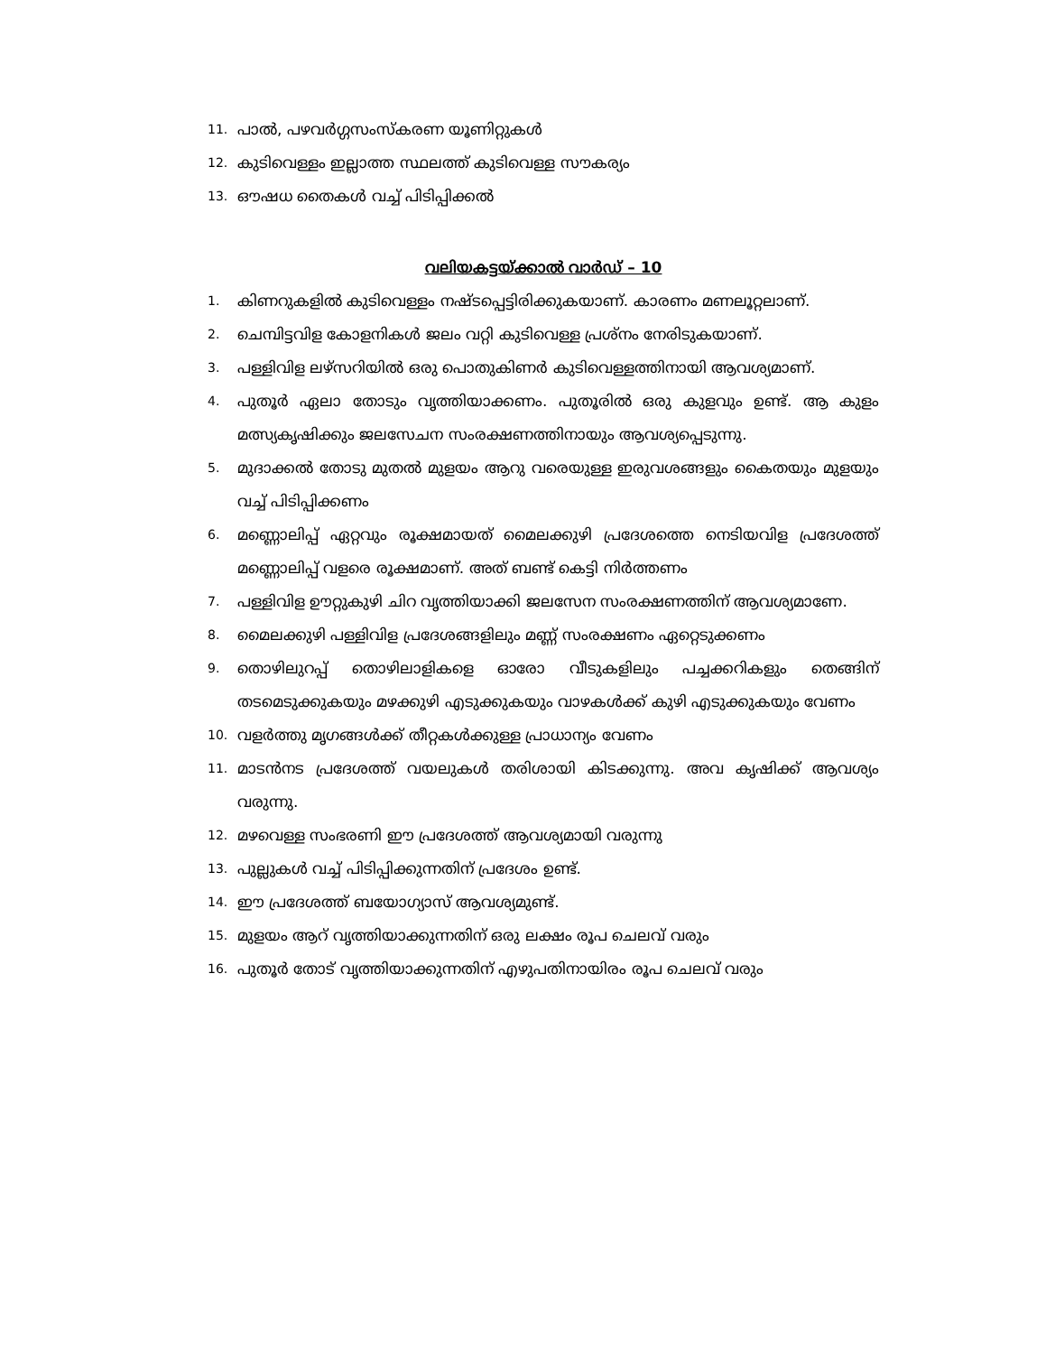11. പാൽ, പഴവർഗ്ഗസംസ്കരണ യൂണിറ്റുകൾ
12. കുടിവെള്ളം ഇല്ലാത്ത സ്ഥലത്ത് കുടിവെള്ള സൗകര്യം
13. ഔഷധ തൈകൾ വച്ച് പിടിപ്പിക്കൽ
വലിയകട്ടയ്ക്കാൽ വാർഡ് – 10
1. കിണറുകളിൽ കുടിവെള്ളം നഷ്ടപ്പെട്ടിരിക്കുകയാണ്. കാരണം മണലൂറ്റലാണ്.
2. ചെമ്പിട്ടവിള കോളനികൾ ജലം വറ്റി കുടിവെള്ള പ്രശ്നം നേരിടുകയാണ്.
3. പള്ളിവിള ലഴ്സറിയിൽ ഒരു പൊതുകിണർ കുടിവെള്ളത്തിനായി ആവശ്യമാണ്.
4. പുതൂർ ഏലാ തോടും വൃത്തിയാക്കണം. പുതൂരിൽ ഒരു കുളവും ഉണ്ട്. ആ കുളം മത്സ്യകൃഷിക്കും ജലസേചന സംരക്ഷണത്തിനായും ആവശ്യപ്പെടുന്നു.
5. മുദാക്കൽ തോടു മുതൽ മുളയം ആറു വരെയുള്ള ഇരുവശങ്ങളും കൈതയും മുളയും വച്ച് പിടിപ്പിക്കണം
6. മണ്ണൊലിപ്പ് ഏറ്റവും രൂക്ഷമായത് മൈലക്കുഴി പ്രദേശത്തെ നെടിയവിള പ്രദേശത്ത് മണ്ണൊലിപ്പ് വളരെ രൂക്ഷമാണ്. അത് ബണ്ട് കെട്ടി നിർത്തണം
7. പള്ളിവിള ഊറ്റുകുഴി ചിറ വൃത്തിയാക്കി ജലസേന സംരക്ഷണത്തിന് ആവശ്യമാണേ.
8. മൈലക്കുഴി പള്ളിവിള പ്രദേശങ്ങളിലും മണ്ണ് സംരക്ഷണം ഏറ്റെടുക്കണം
9. തൊഴിലുറപ്പ് തൊഴിലാളികളെ ഓരോ വീടുകളിലും പച്ചക്കറികളും തെങ്ങിന് തടമെടുക്കുകയും മഴക്കുഴി എടുക്കുകയും വാഴകൾക്ക് കുഴി എടുക്കുകയും വേണം
10. വളർത്തു മൃഗങ്ങൾക്ക് തീറ്റകൾക്കുള്ള പ്രാധാന്യം വേണം
11. മാടൻനട പ്രദേശത്ത് വയലുകൾ തരിശായി കിടക്കുന്നു. അവ കൃഷിക്ക് ആവശ്യം വരുന്നു.
12. മഴവെള്ള സംഭരണി ഈ പ്രദേശത്ത് ആവശ്യമായി വരുന്നു
13. പുല്ലുകൾ വച്ച് പിടിപ്പിക്കുന്നതിന് പ്രദേശം ഉണ്ട്.
14. ഈ പ്രദേശത്ത് ബയോഗ്യാസ് ആവശ്യമുണ്ട്.
15. മുളയം ആറ് വൃത്തിയാക്കുന്നതിന് ഒരു ലക്ഷം രൂപ ചെലവ് വരും
16. പുതൂർ തോട് വൃത്തിയാക്കുന്നതിന് എഴുപതിനായിരം രൂപ ചെലവ് വരും